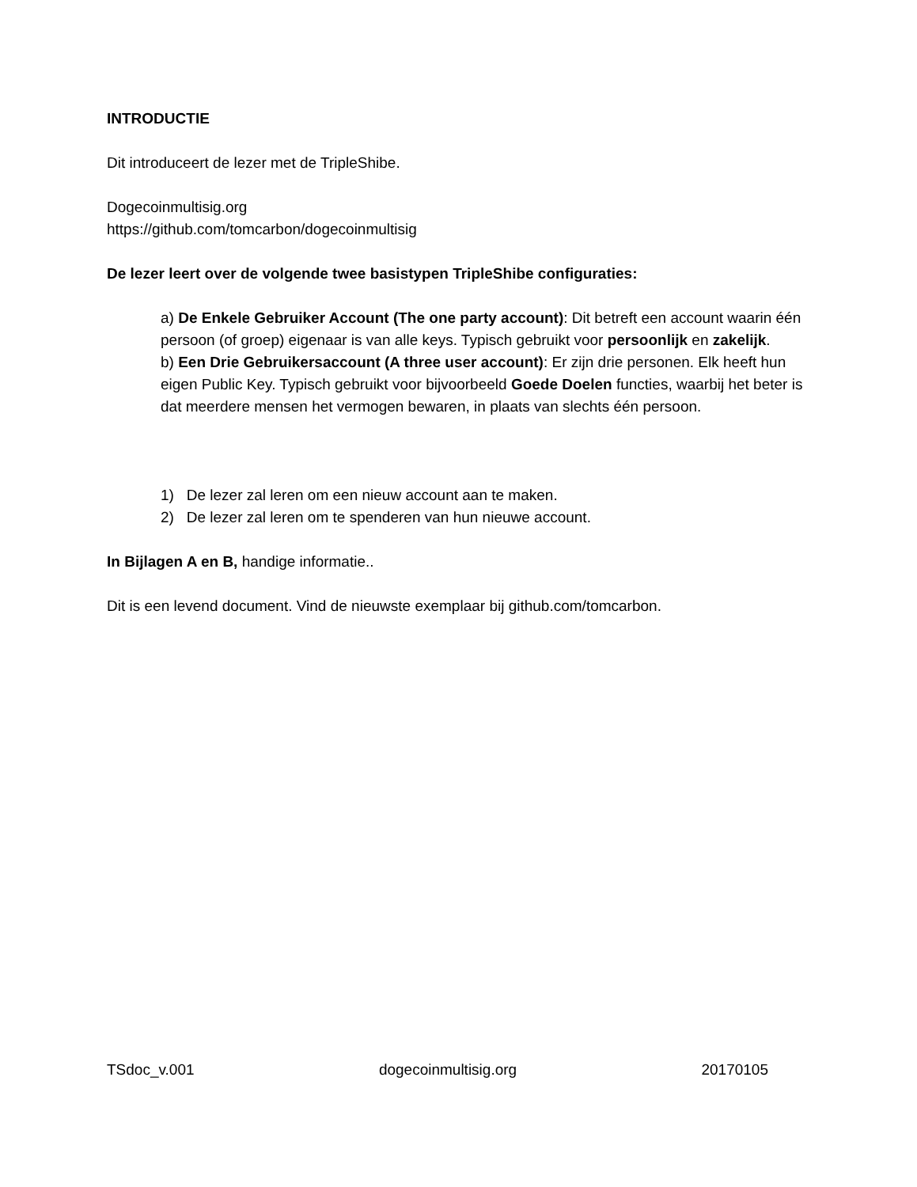INTRODUCTIE
Dit introduceert de lezer met de TripleShibe.
Dogecoinmultisig.org
https://github.com/tomcarbon/dogecoinmultisig
De lezer leert over de volgende twee basistypen TripleShibe configuraties:
a) De Enkele Gebruiker Account (The one party account): Dit betreft een account waarin één persoon (of groep) eigenaar is van alle keys. Typisch gebruikt voor persoonlijk en zakelijk.
b) Een Drie Gebruikersaccount (A three user account): Er zijn drie personen. Elk heeft hun eigen Public Key. Typisch gebruikt voor bijvoorbeeld Goede Doelen functies, waarbij het beter is dat meerdere mensen het vermogen bewaren, in plaats van slechts één persoon.
1) De lezer zal leren om een nieuw account aan te maken.
2) De lezer zal leren om te spenderen van hun nieuwe account.
In Bijlagen A en B, handige informatie..
Dit is een levend document. Vind de nieuwste exemplaar bij github.com/tomcarbon.
TSdoc_v.001 dogecoinmultisig.org 20170105